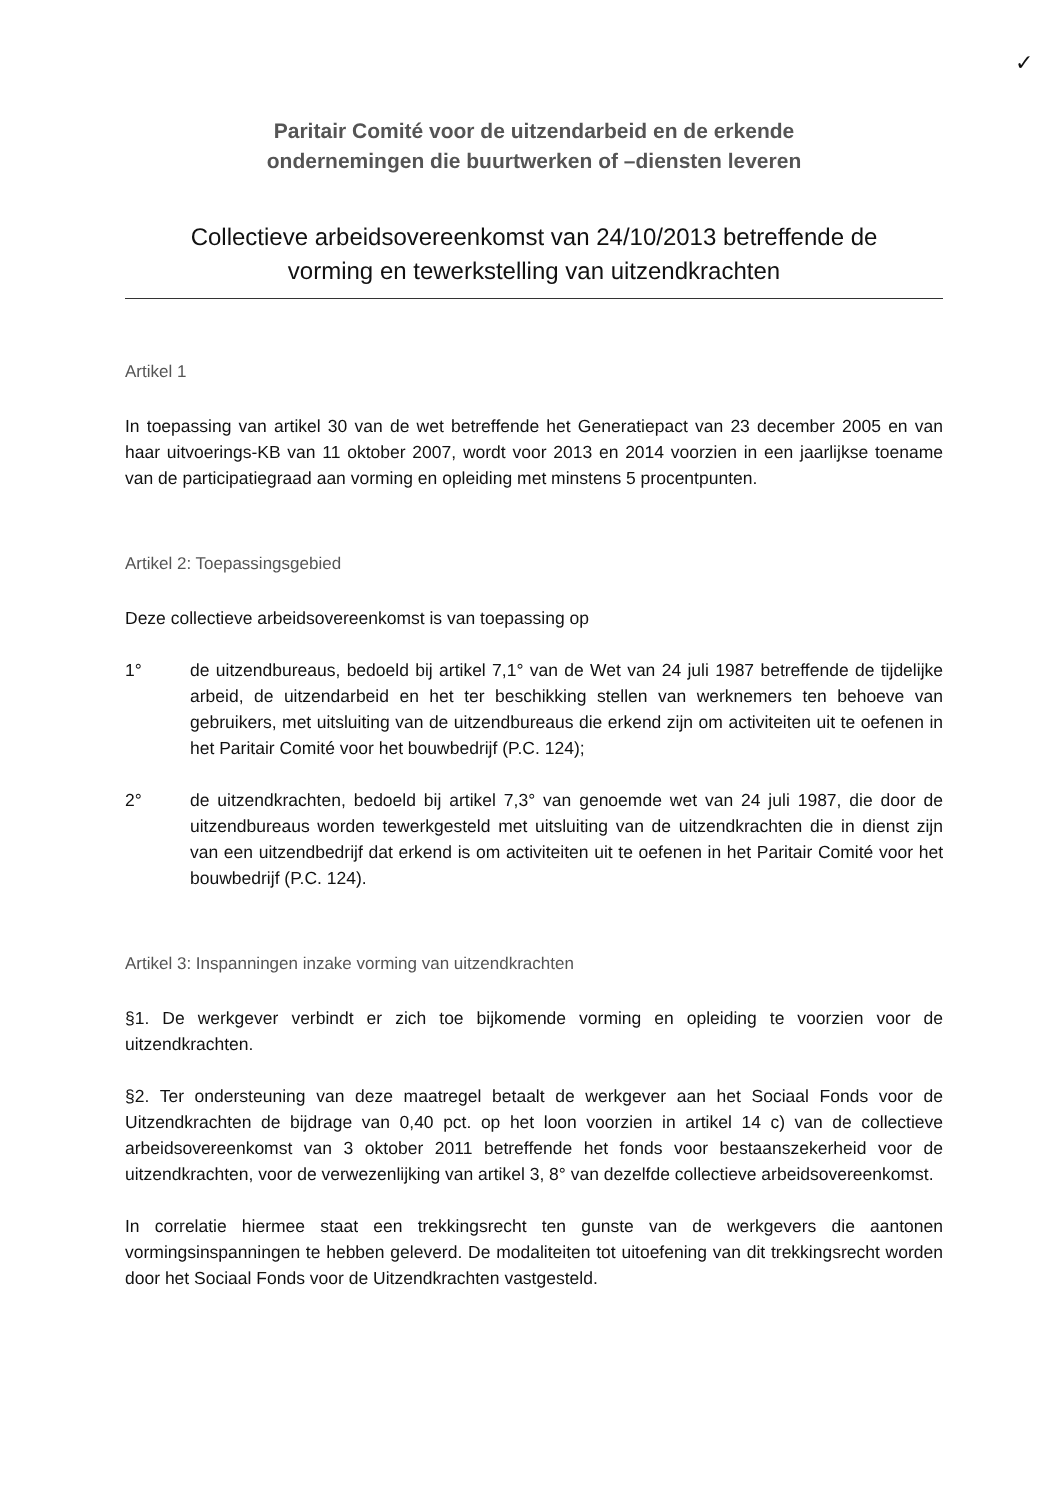✓
Paritair Comité voor de uitzendarbeid en de erkende
ondernemingen die buurtwerken of –diensten leveren
Collectieve arbeidsovereenkomst van 24/10/2013 betreffende de
vorming en tewerkstelling van uitzendkrachten
Artikel 1
In toepassing van artikel 30 van de wet betreffende het Generatiepact van 23 december 2005 en van haar uitvoerings-KB van 11 oktober 2007, wordt voor 2013 en 2014 voorzien in een jaarlijkse toename van de participatiegraad aan vorming en opleiding met minstens 5 procentpunten.
Artikel 2: Toepassingsgebied
Deze collectieve arbeidsovereenkomst is van toepassing op
1° de uitzendbureaus, bedoeld bij artikel 7,1° van de Wet van 24 juli 1987 betreffende de tijdelijke arbeid, de uitzendarbeid en het ter beschikking stellen van werknemers ten behoeve van gebruikers, met uitsluiting van de uitzendbureaus die erkend zijn om activiteiten uit te oefenen in het Paritair Comité voor het bouwbedrijf (P.C. 124);
2° de uitzendkrachten, bedoeld bij artikel 7,3° van genoemde wet van 24 juli 1987, die door de uitzendbureaus worden tewerkgesteld met uitsluiting van de uitzendkrachten die in dienst zijn van een uitzendbedrijf dat erkend is om activiteiten uit te oefenen in het Paritair Comité voor het bouwbedrijf (P.C. 124).
Artikel 3: Inspanningen inzake vorming van uitzendkrachten
§1. De werkgever verbindt er zich toe bijkomende vorming en opleiding te voorzien voor de uitzendkrachten.
§2. Ter ondersteuning van deze maatregel betaalt de werkgever aan het Sociaal Fonds voor de Uitzendkrachten de bijdrage van 0,40 pct. op het loon voorzien in artikel 14 c) van de collectieve arbeidsovereenkomst van 3 oktober 2011 betreffende het fonds voor bestaanszekerheid voor de uitzendkrachten, voor de verwezenlijking van artikel 3, 8° van dezelfde collectieve arbeidsovereenkomst.
In correlatie hiermee staat een trekkingsrecht ten gunste van de werkgevers die aantonen vormingsinspanningen te hebben geleverd. De modaliteiten tot uitoefening van dit trekkingsrecht worden door het Sociaal Fonds voor de Uitzendkrachten vastgesteld.